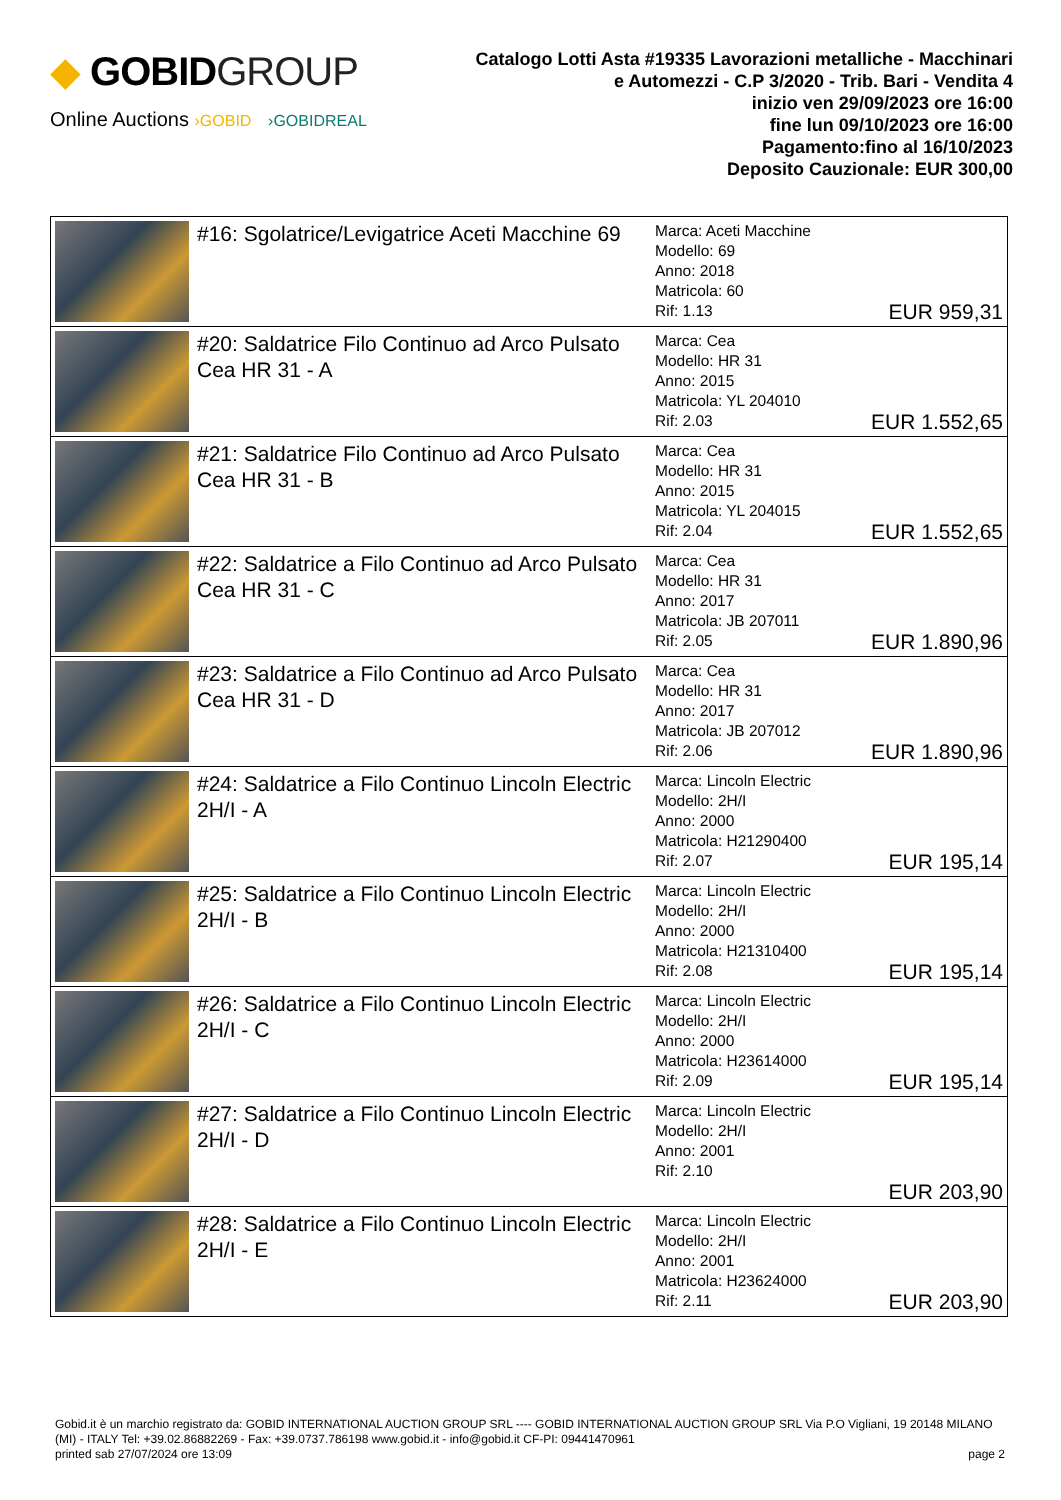◆ GOBIDGROUP
Online Auctions ›GOBID ›GOBIDREAL
Catalogo Lotti Asta #19335 Lavorazioni metalliche - Macchinari
e Automezzi - C.P 3/2020 - Trib. Bari - Vendita 4
inizio ven 29/09/2023 ore 16:00
fine lun 09/10/2023 ore 16:00
Pagamento:fino al 16/10/2023
Deposito Cauzionale: EUR 300,00
| | #16: Sgolatrice/Levigatrice Aceti Macchine 69 | Marca: Aceti Macchine Modello: 69 Anno: 2018 Matricola: 60 Rif: 1.13 | EUR 959,31 |
| | #20: Saldatrice Filo Continuo ad Arco Pulsato Cea HR 31 - A | Marca: Cea Modello: HR 31 Anno: 2015 Matricola: YL 204010 Rif: 2.03 | EUR 1.552,65 |
| | #21: Saldatrice Filo Continuo ad Arco Pulsato Cea HR 31 - B | Marca: Cea Modello: HR 31 Anno: 2015 Matricola: YL 204015 Rif: 2.04 | EUR 1.552,65 |
| | #22: Saldatrice a Filo Continuo ad Arco Pulsato Cea HR 31 - C | Marca: Cea Modello: HR 31 Anno: 2017 Matricola: JB 207011 Rif: 2.05 | EUR 1.890,96 |
| | #23: Saldatrice a Filo Continuo ad Arco Pulsato Cea HR 31 - D | Marca: Cea Modello: HR 31 Anno: 2017 Matricola: JB 207012 Rif: 2.06 | EUR 1.890,96 |
| | #24: Saldatrice a Filo Continuo Lincoln Electric 2H/I - A | Marca: Lincoln Electric Modello: 2H/I Anno: 2000 Matricola: H21290400 Rif: 2.07 | EUR 195,14 |
| | #25: Saldatrice a Filo Continuo Lincoln Electric 2H/I - B | Marca: Lincoln Electric Modello: 2H/I Anno: 2000 Matricola: H21310400 Rif: 2.08 | EUR 195,14 |
| | #26: Saldatrice a Filo Continuo Lincoln Electric 2H/I - C | Marca: Lincoln Electric Modello: 2H/I Anno: 2000 Matricola: H23614000 Rif: 2.09 | EUR 195,14 |
| | #27: Saldatrice a Filo Continuo Lincoln Electric 2H/I - D | Marca: Lincoln Electric Modello: 2H/I Anno: 2001 Rif: 2.10 | EUR 203,90 |
| | #28: Saldatrice a Filo Continuo Lincoln Electric 2H/I - E | Marca: Lincoln Electric Modello: 2H/I Anno: 2001 Matricola: H23624000 Rif: 2.11 | EUR 203,90 |
Gobid.it è un marchio registrato da: GOBID INTERNATIONAL AUCTION GROUP SRL ---- GOBID INTERNATIONAL AUCTION GROUP SRL Via P.O Vigliani, 19 20148 MILANO (MI) - ITALY Tel: +39.02.86882269 - Fax: +39.0737.786198 www.gobid.it - info@gobid.it CF-PI: 09441470961
printed sab 27/07/2024 ore 13:09 page 2